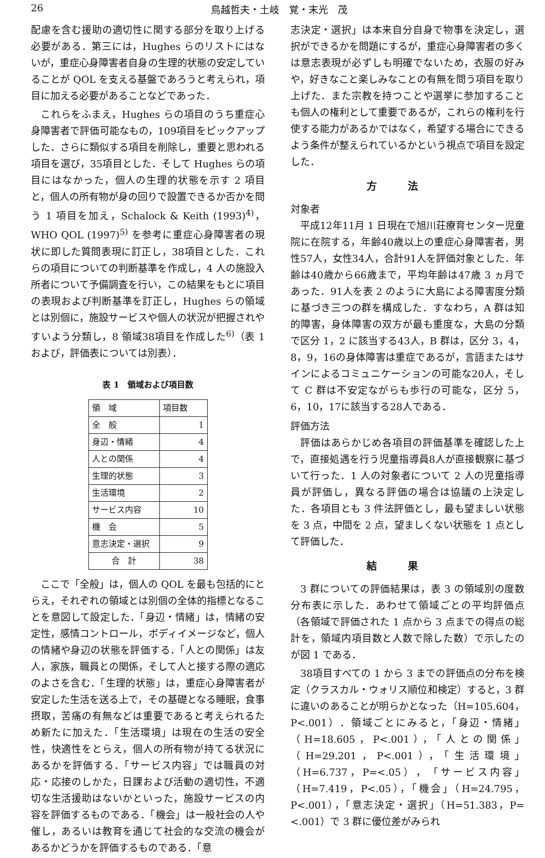26 鳥越哲夫・土岐　覚・末光　茂
配慮を含む援助の適切性に関する部分を取り上げる必要がある．第三には，Hughes らのリストにはないが，重症心身障害者自身の生理的状態の安定していることが QOL を支える基盤であろうと考えられ，項目に加える必要があることなどであった．
これらをふまえ，Hughes らの項目のうち重症心身障害者で評価可能なもの，109項目をピックアップした．さらに類似する項目を削除し，重要と思われる項目を選び，35項目とした．そして Hughes らの項目にはなかった，個人の生理的状態を示す 2 項目と，個人の所有物が身の回りで設置できるか否かを問う 1 項目を加え，Schalock & Keith (1993)<sup>4)</sup>，WHO QOL (1997)<sup>5)</sup> を参考に重症心身障害者の現状に即した質問表現に訂正し，38項目とした．これらの項目についての判断基準を作成し，4 人の施設入所者について予備調査を行い，この結果をもとに項目の表現および判断基準を訂正し，Hughes らの領域とは別個に，施設サービスや個人の状況が把握されやすいよう分類し，8 領域38項目を作成した<sup>6)</sup>（表 1 および，評価表については別表）．
表 1　領域および項目数
| 領 域 | 項目数 |
| --- | --- |
| 全 般 | 1 |
| 身辺・情緒 | 4 |
| 人との関係 | 4 |
| 生理的状態 | 3 |
| 生活環境 | 2 |
| サービス内容 | 10 |
| 機 会 | 5 |
| 意志決定・選択 | 9 |
| 合 計 | 38 |
ここで「全般」は，個人の QOL を最も包括的にとらえ，それぞれの領域とは別個の全体的指標となることを意図して設定した．「身辺・情緒」は，情緒の安定性，感情コントロール，ボディイメージなど，個人の情緒や身辺の状態を評価する．「人との関係」は友人，家族，職員との関係，そして人と接する際の適応のよさを含む．「生理的状態」は，重症心身障害者が安定した生活を送る上で，その基礎となる睡眠，食事摂取，苦痛の有無などは重要であると考えられるため新たに加えた．「生活環境」は現在の生活の安全性，快適性をとらえ，個人の所有物が持てる状況にあるかを評価する．「サービス内容」では職員の対応・応接のしかた，日課および活動の適切性，不適切な生活援助はないかといった，施設サービスの内容を評価するものである．「機会」は一般社会の人や催し，あるいは教育を通じて社会的な交流の機会があるかどうかを評価するものである．「意
志決定・選択」は本来自分自身で物事を決定し，選択ができるかを問題にするが，重症心身障害者の多くは意志表現が必ずしも明確でないため，衣服の好みや，好きなこと楽しみなことの有無を問う項目を取り上げた．また宗教を持つことや選挙に参加することも個人の権利として重要であるが，これらの権利を行使する能力があるかではなく，希望する場合にできるよう条件が整えられているかという視点で項目を設定した．
方法
対象者
平成12年11月 1 日現在で旭川荘療育センター児童院に在院する，年齢40歳以上の重症心身障害者，男性57人，女性34人，合計91人を評価対象とした．年齢は40歳から66歳まで，平均年齢は47歳 3 ヵ月であった．91人を表 2 のように大島による障害度分類に基づき三つの群を構成した．すなわち，A 群は知的障害，身体障害の双方が最も重度な，大島の分類で区分 1，2 に該当する43人，B 群は，区分 3，4，8，9，16の身体障害は重症であるが，言語またはサインによるコミュニケーションの可能な20人，そして C 群は不安定ながらも歩行の可能な，区分 5，6，10，17に該当する28人である．
評価方法
評価はあらかじめ各項目の評価基準を確認した上で，直接処遇を行う児童指導員8人が直接観察に基づいて行った．1 人の対象者について 2 人の児童指導員が評価し，異なる評価の場合は協議の上決定した．各項目とも 3 件法評価とし，最も望ましい状態を 3 点，中間を 2 点，望ましくない状態を 1 点として評価した．
結果
3 群についての評価結果は，表 3 の領域別の度数分布表に示した．あわせて領域ごとの平均評価点（各領域で評価された 1 点から 3 点までの得点の総計を，領域内項目数と人数で除した数）で示したのが図 1 である．
38項目すべての 1 から 3 までの評価点の分布を検定（クラスカル・ウォリス順位和検定）すると，3 群に違いのあることが明らかとなった（H=105.604，P<.001）．領域ごとにみると，「身辺・情緒」（H=18.605，P<.001），「人との関係」（H=29.201，P<.001），「生活環境」（H=6.737，P=<.05），「サービス内容」（H=7.419，P<.05），「機会」（H=24.795，P<.001），「意志決定・選択」（H=51.383，P=<.001）で 3 群に優位差がみられ